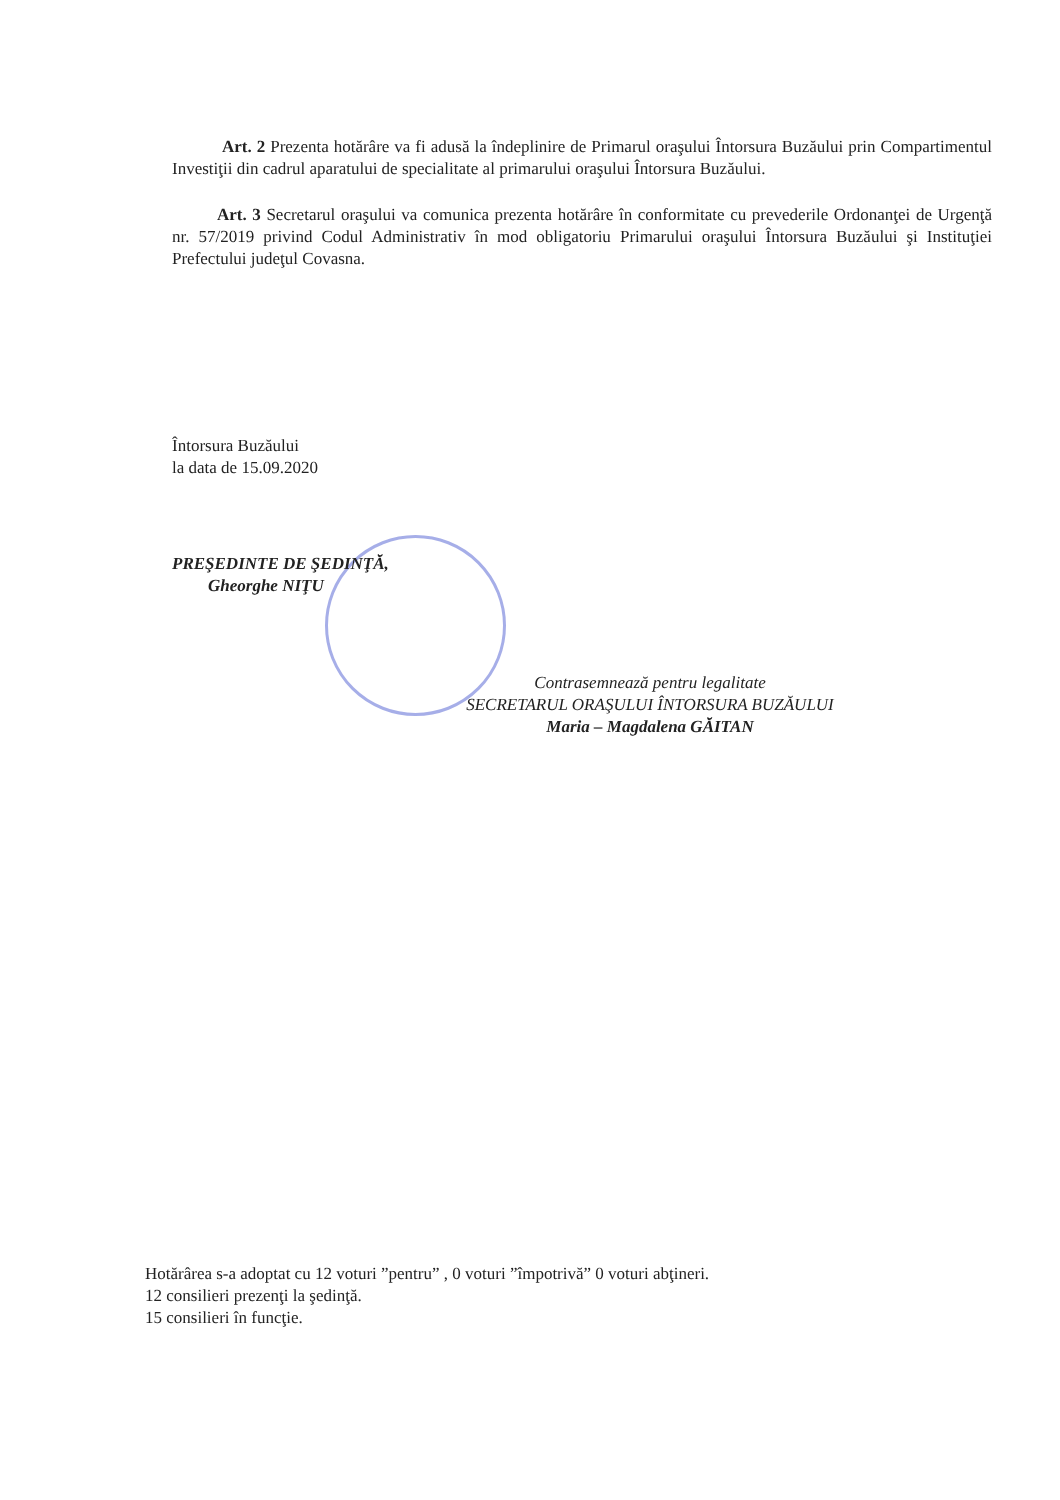Art. 2 Prezenta hotărâre va fi adusă la îndeplinire de Primarul oraşului Întorsura Buzăului prin Compartimentul Investiţii din cadrul aparatului de specialitate al primarului oraşului Întorsura Buzăului.
Art. 3 Secretarul oraşului va comunica prezenta hotărâre în conformitate cu prevederile Ordonanţei de Urgenţă nr. 57/2019 privind Codul Administrativ în mod obligatoriu Primarului oraşului Întorsura Buzăului şi Instituţiei Prefectului judeţul Covasna.
Întorsura Buzăului
la data de 15.09.2020
PREŞEDINTE DE ŞEDINŢĂ,
Gheorghe NIŢU
Contrasemnează pentru legalitate
SECRETARUL ORAŞULUI ÎNTORSURA BUZĂULUI
Maria – Magdalena GĂITAN
Hotărârea s-a adoptat cu 12 voturi ”pentru” , 0 voturi ”împotrivă” 0 voturi abţineri.
12 consilieri prezenţi la şedinţă.
15 consilieri în funcţie.